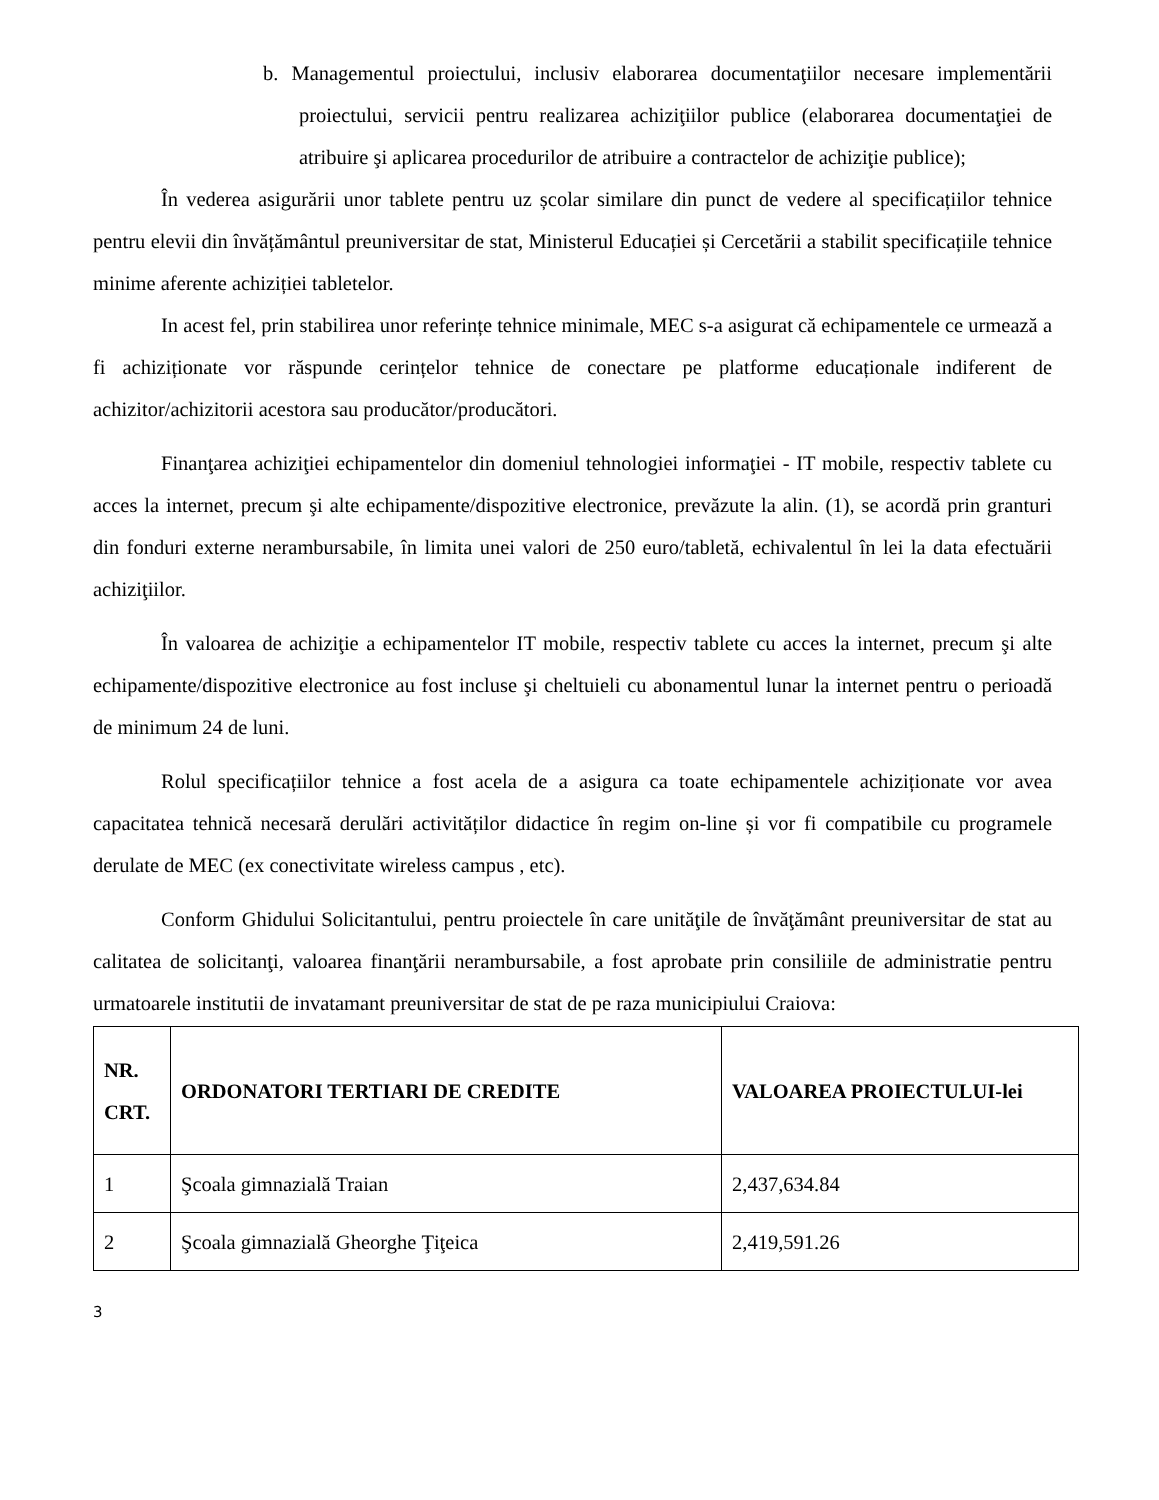b. Managementul proiectului, inclusiv elaborarea documentaţiilor necesare implementării proiectului, servicii pentru realizarea achiziţiilor publice (elaborarea documentaţiei de atribuire şi aplicarea procedurilor de atribuire a contractelor de achiziţie publice);
În vederea asigurării unor tablete pentru uz școlar similare din punct de vedere al specificațiilor tehnice pentru elevii din învățământul preuniversitar de stat, Ministerul Educației și Cercetării a stabilit specificațiile tehnice minime aferente achiziției tabletelor.
In acest fel, prin stabilirea unor referințe tehnice minimale, MEC s-a asigurat că echipamentele ce urmează a fi achiziționate vor răspunde cerințelor tehnice de conectare pe platforme educaționale indiferent de achizitor/achizitorii acestora sau producător/producători.
Finanţarea achiziţiei echipamentelor din domeniul tehnologiei informaţiei - IT mobile, respectiv tablete cu acces la internet, precum şi alte echipamente/dispozitive electronice, prevăzute la alin. (1), se acordă prin granturi din fonduri externe nerambursabile, în limita unei valori de 250 euro/tabletă, echivalentul în lei la data efectuării achiziţiilor.
În valoarea de achiziţie a echipamentelor IT mobile, respectiv tablete cu acces la internet, precum şi alte echipamente/dispozitive electronice au fost incluse şi cheltuieli cu abonamentul lunar la internet pentru o perioadă de minimum 24 de luni.
Rolul specificațiilor tehnice a fost acela de a asigura ca toate echipamentele achiziționate vor avea capacitatea tehnică necesară derulări activităților didactice în regim on-line și vor fi compatibile cu programele derulate de MEC (ex conectivitate wireless campus , etc).
Conform Ghidului Solicitantului, pentru proiectele în care unităţile de învăţământ preuniversitar de stat au calitatea de solicitanţi, valoarea finanţării nerambursabile, a fost aprobate prin consiliile de administratie pentru urmatoarele institutii de invatamant preuniversitar de stat de pe raza municipiului Craiova:
| NR. CRT. | ORDONATORI TERTIARI DE CREDITE | VALOAREA PROIECTULUI-lei |
| --- | --- | --- |
| 1 | Şcoala gimnazială Traian | 2,437,634.84 |
| 2 | Şcoala gimnazială Gheorghe Ţiţeica | 2,419,591.26 |
3